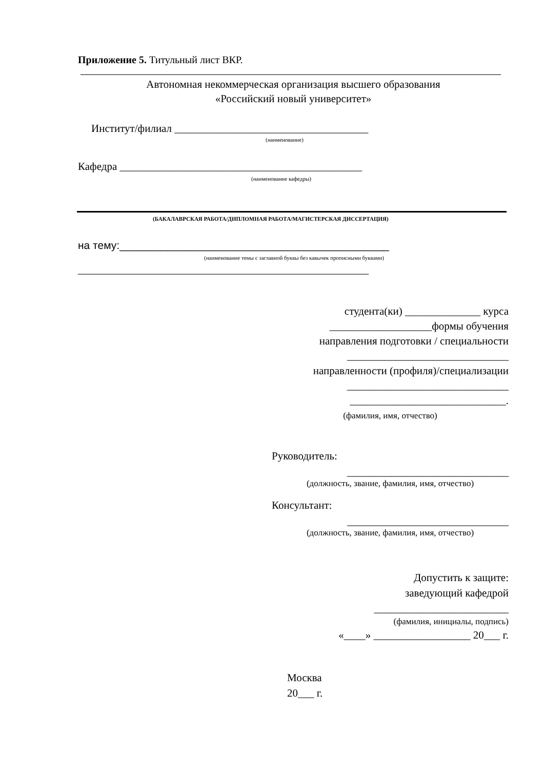Приложение 5. Титульный лист ВКР.
Автономная некоммерческая организация высшего образования
«Российский новый университет»
Институт/филиал ____________________________________
(наименование)
Кафедра _____________________________________________
(наименование кафедры)
(БАКАЛАВРСКАЯ РАБОТА/ДИПЛОМНАЯ РАБОТА/МАГИСТЕРСКАЯ ДИССЕРТАЦИЯ)
на тему:_____________________________________________
(наименование темы с заглавной буквы без кавычек прописными буквами)
______________________________________________________
студента(ки) ______________ курса
___________________формы обучения
направления подготовки / специальности
______________________________
направленности (профиля)/специализации
______________________________
_____________________________.
(фамилия, имя, отчество)
Руководитель:
______________________________
(должность, звание, фамилия, имя, отчество)
Консультант:
______________________________
(должность, звание, фамилия, имя, отчество)
Допустить к защите:
заведующий кафедрой
_________________________
(фамилия, инициалы, подпись)
«____» __________________ 20___ г.
Москва
20___ г.